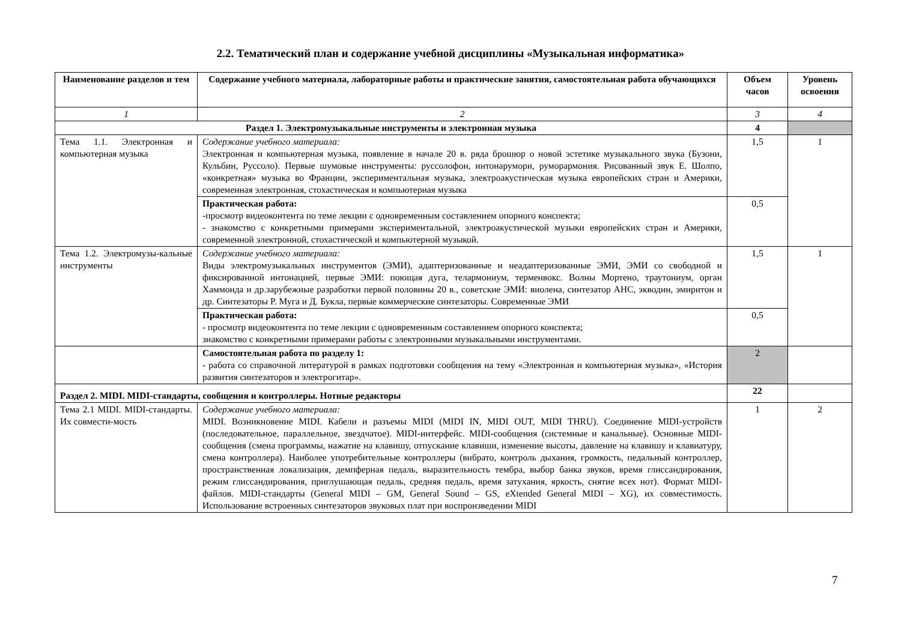2.2. Тематический план и содержание учебной дисциплины «Музыкальная информатика»
| Наименование разделов и тем | Содержание учебного материала, лабораторные работы и практические занятия, самостоятельная работа обучающихся | Объем часов | Уровень освоения |
| --- | --- | --- | --- |
| 1 | 2 | 3 | 4 |
| Раздел 1. Электромузыкальные инструменты и электронная музыка | | 4 | |
| Тема 1.1. Электронная и компьютерная музыка | Содержание учебного материала: Электронная и компьютерная музыка, появление в начале 20 в. ряда брошюр о новой эстетике музыкального звука (Бузони, Кульбин, Руссоло). Первые шумовые инструменты: руссолофон, интонарумори, руморармония. Рисованный звук Е. Шолпо, «конкретная» музыка во Франции, экспериментальная музыка, электроакустическая музыка европейских стран и Америки, современная электронная, стохастическая и компьютерная музыка | 1,5 | 1 |
| | Практическая работа: -просмотр видеоконтента по теме лекции с одновременным составлением опорного конспекта; - знакомство с конкретными примерами экспериментальной, электроакустической музыки европейских стран и Америки, современной электронной, стохастической и компьютерной музыкой. | 0,5 | |
| Тема 1.2. Электромузы-кальные инструменты | Содержание учебного материала: Виды электромузыкальных инструментов (ЭМИ), адаптеризованные и неадаптеризованные ЭМИ, ЭМИ со свободной и фиксированной интонацией, первые ЭМИ: поющая дуга, телармониум, терменвокс. Волны Мортено, траутониум, орган Хаммонда и др.зарубежные разработки первой половины 20 в., советские ЭМИ: виолена, синтезатор АНС, экводин, эмиритон и др. Синтезаторы Р. Муга и Д. Букла, первые коммерческие синтезаторы. Современные ЭМИ | 1,5 | 1 |
| | Практическая работа: - просмотр видеоконтента по теме лекции с одновременным составлением опорного конспекта; знакомство с конкретными примерами работы с электронными музыкальными инструментами. | 0,5 | |
| | Самостоятельная работа по разделу 1: - работа со справочной литературой в рамках подготовки сообщения на тему «Электронная и компьютерная музыка», «История развития синтезаторов и электрогитар». | 2 | |
| Раздел 2. MIDI. MIDI-стандарты, сообщения и контроллеры. Нотные редакторы | | 22 | |
| Тема 2.1 MIDI. MIDI-стандарты. Их совмести-мость | Содержание учебного материала: MIDI. Возникновение MIDI. Кабели и разъемы MIDI (MIDI IN, MIDI OUT, MIDI THRU). Соединение MIDI-устройств (последовательное, параллельное, звездчатое). MIDI-интерфейс. MIDI-сообщения (системные и канальные). Основные MIDI-сообщения (смена программы, нажатие на клавишу, отпускание клавиши, изменение высоты, давление на клавишу и клавиатуру, смена контроллера). Наиболее употребительные контроллеры (вибрато, контроль дыхания, громкость, педальный контроллер, пространственная локализация, демпферная педаль, выразительность тембра, выбор банка звуков, время глиссандирования, режим глиссандирования, приглушающая педаль, средняя педаль, время затухания, яркость, снятие всех нот). Формат MIDI-файлов. MIDI-стандарты (General MIDI – GM, General Sound – GS, eXtended General MIDI – XG), их совместимость. Использование встроенных синтезаторов звуковых плат при воспроизведении MIDI | 1 | 2 |
7